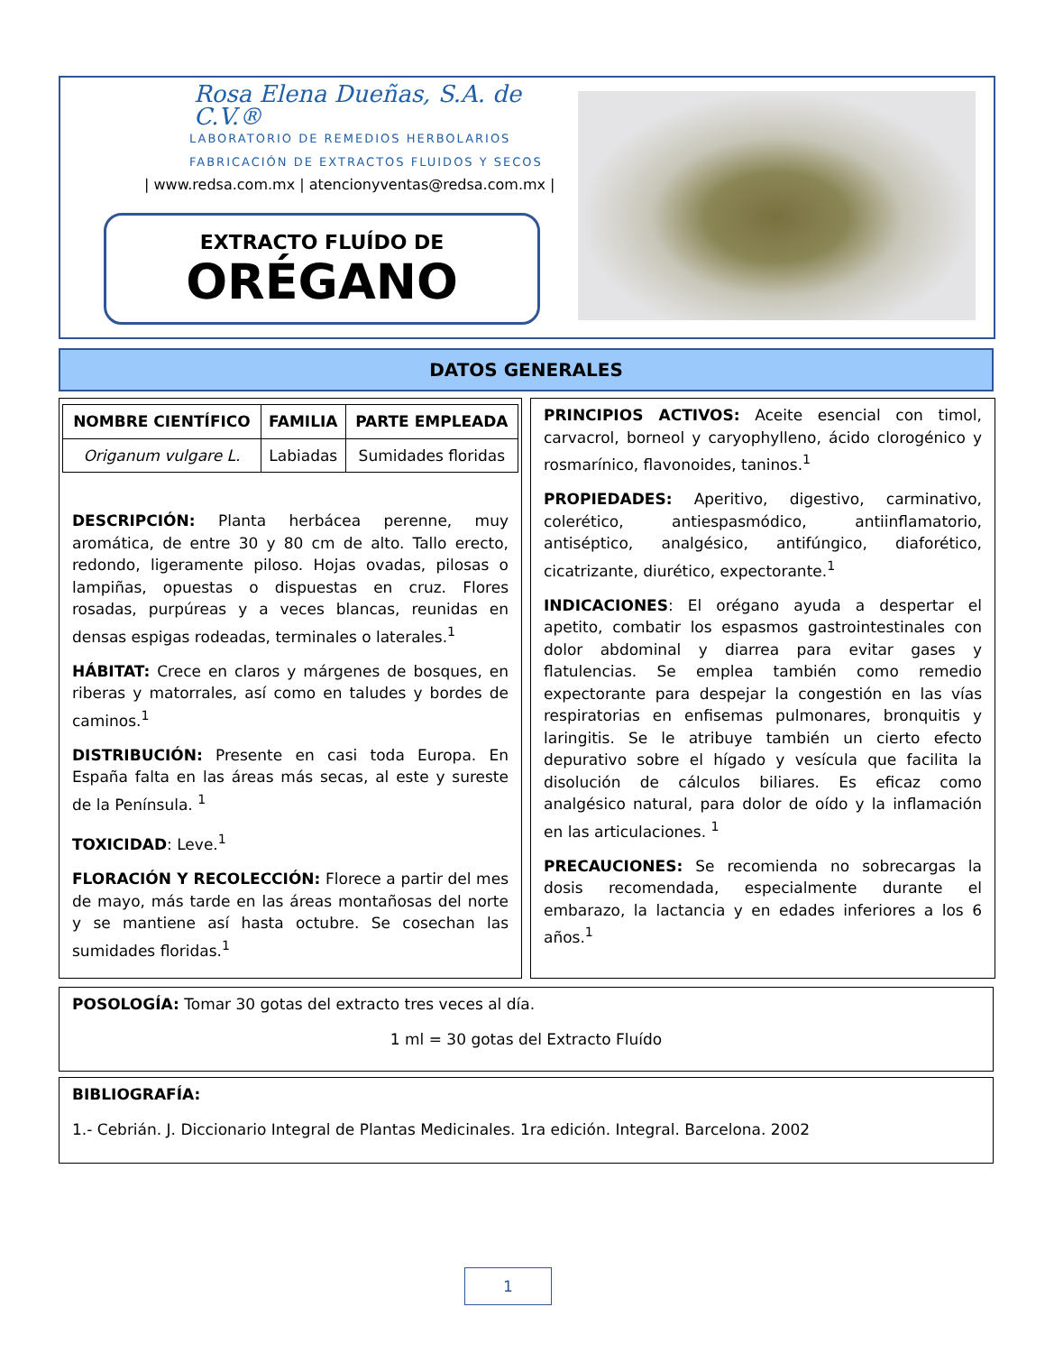Rosa Elena Dueñas, S.A. de C.V.®
LABORATORIO DE REMEDIOS HERBOLARIOS
FABRICACIÓN DE EXTRACTOS FLUIDOS Y SECOS
| www.redsa.com.mx | atencionyventas@redsa.com.mx |
EXTRACTO FLUÍDO DE
ORÉGANO
DATOS GENERALES
| NOMBRE CIENTÍFICO | FAMILIA | PARTE EMPLEADA |
| --- | --- | --- |
| Origanum vulgare L. | Labiadas | Sumidades floridas |
DESCRIPCIÓN: Planta herbácea perenne, muy aromática, de entre 30 y 80 cm de alto. Tallo erecto, redondo, ligeramente piloso. Hojas ovadas, pilosas o lampiñas, opuestas o dispuestas en cruz. Flores rosadas, purpúreas y a veces blancas, reunidas en densas espigas rodeadas, terminales o laterales.<sup>1</sup>
HÁBITAT: Crece en claros y márgenes de bosques, en riberas y matorrales, así como en taludes y bordes de caminos.<sup>1</sup>
DISTRIBUCIÓN: Presente en casi toda Europa. En España falta en las áreas más secas, al este y sureste de la Península. <sup>1</sup>
TOXICIDAD: Leve.<sup>1</sup>
FLORACIÓN Y RECOLECCIÓN: Florece a partir del mes de mayo, más tarde en las áreas montañosas del norte y se mantiene así hasta octubre. Se cosechan las sumidades floridas.<sup>1</sup>
PRINCIPIOS ACTIVOS: Aceite esencial con timol, carvacrol, borneol y caryophylleno, ácido clorogénico y rosmarínico, flavonoides, taninos.<sup>1</sup>
PROPIEDADES: Aperitivo, digestivo, carminativo, colerético, antiespasmódico, antiinflamatorio, antiséptico, analgésico, antifúngico, diaforético, cicatrizante, diurético, expectorante.<sup>1</sup>
INDICACIONES: El orégano ayuda a despertar el apetito, combatir los espasmos gastrointestinales con dolor abdominal y diarrea para evitar gases y flatulencias. Se emplea también como remedio expectorante para despejar la congestión en las vías respiratorias en enfisemas pulmonares, bronquitis y laringitis. Se le atribuye también un cierto efecto depurativo sobre el hígado y vesícula que facilita la disolución de cálculos biliares. Es eficaz como analgésico natural, para dolor de oído y la inflamación en las articulaciones. <sup>1</sup>
PRECAUCIONES: Se recomienda no sobrecargas la dosis recomendada, especialmente durante el embarazo, la lactancia y en edades inferiores a los 6 años.<sup>1</sup>
POSOLOGÍA: Tomar 30 gotas del extracto tres veces al día.
1 ml = 30 gotas del Extracto Fluído
BIBLIOGRAFÍA:
1.- Cebrián. J. Diccionario Integral de Plantas Medicinales. 1ra edición. Integral. Barcelona. 2002
1